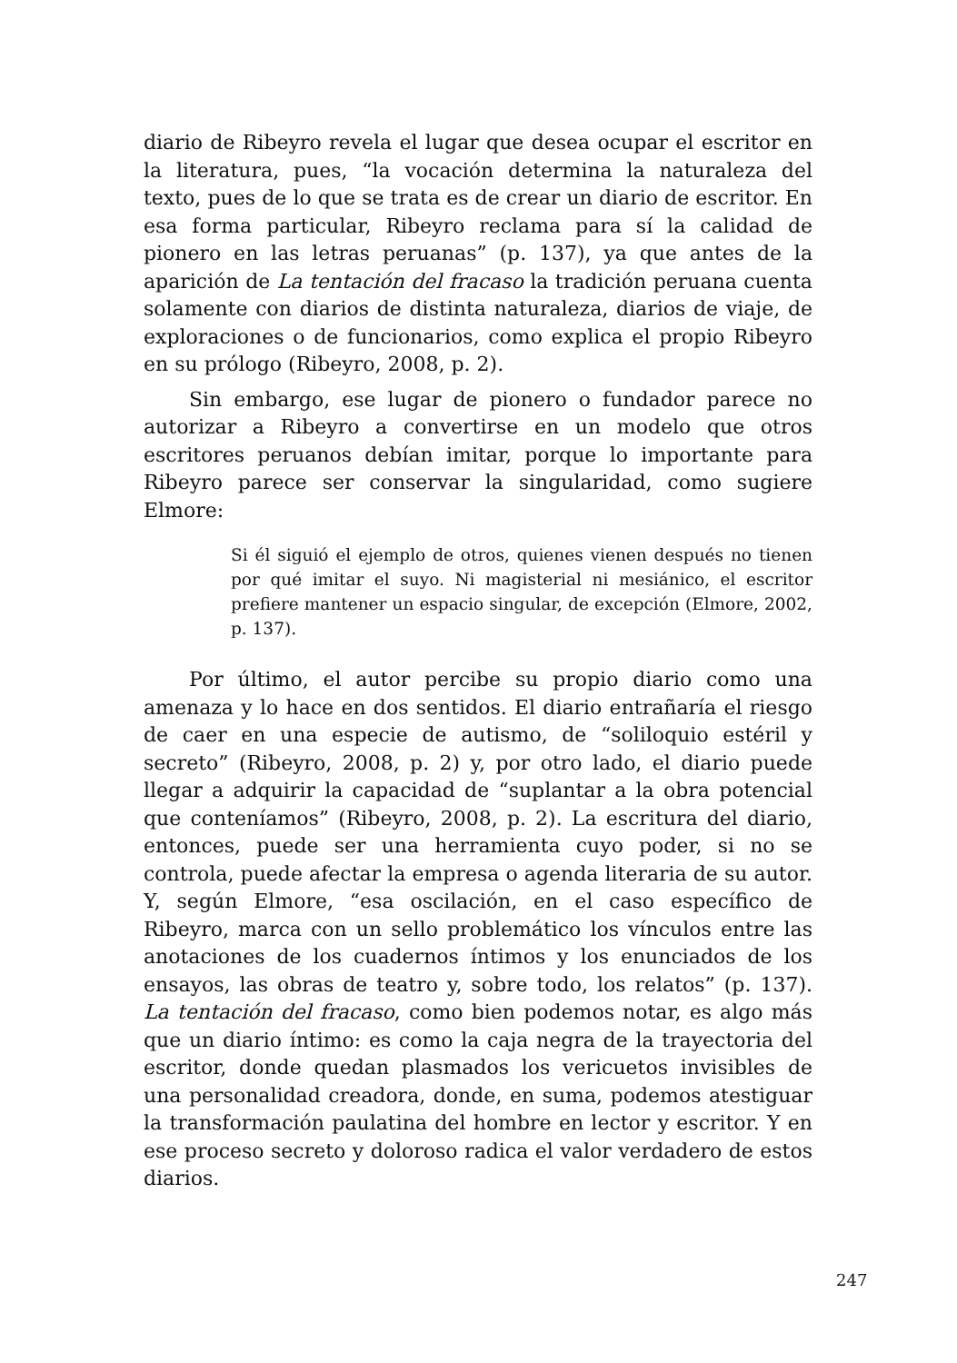diario de Ribeyro revela el lugar que desea ocupar el escritor en la literatura, pues, “la vocación determina la naturaleza del texto, pues de lo que se trata es de crear un diario de escritor. En esa forma particular, Ribeyro reclama para sí la calidad de pionero en las letras peruanas” (p. 137), ya que antes de la aparición de La tentación del fracaso la tradición peruana cuenta solamente con diarios de distinta naturaleza, diarios de viaje, de exploraciones o de funcionarios, como explica el propio Ribeyro en su prólogo (Ribeyro, 2008, p. 2).
Sin embargo, ese lugar de pionero o fundador parece no autorizar a Ribeyro a convertirse en un modelo que otros escritores peruanos debían imitar, porque lo importante para Ribeyro parece ser conservar la singularidad, como sugiere Elmore:
Si él siguió el ejemplo de otros, quienes vienen después no tienen por qué imitar el suyo. Ni magisterial ni mesiánico, el escritor prefiere mantener un espacio singular, de excepción (Elmore, 2002, p. 137).
Por último, el autor percibe su propio diario como una amenaza y lo hace en dos sentidos. El diario entrañaría el riesgo de caer en una especie de autismo, de “soliloquio estéril y secreto” (Ribeyro, 2008, p. 2) y, por otro lado, el diario puede llegar a adquirir la capacidad de “suplantar a la obra potencial que conteníamos” (Ribeyro, 2008, p. 2). La escritura del diario, entonces, puede ser una herramienta cuyo poder, si no se controla, puede afectar la empresa o agenda literaria de su autor. Y, según Elmore, “esa oscilación, en el caso específico de Ribeyro, marca con un sello problemático los vínculos entre las anotaciones de los cuadernos íntimos y los enunciados de los ensayos, las obras de teatro y, sobre todo, los relatos” (p. 137). La tentación del fracaso, como bien podemos notar, es algo más que un diario íntimo: es como la caja negra de la trayectoria del escritor, donde quedan plasmados los vericuetos invisibles de una personalidad creadora, donde, en suma, podemos atestiguar la transformación paulatina del hombre en lector y escritor. Y en ese proceso secreto y doloroso radica el valor verdadero de estos diarios.
247